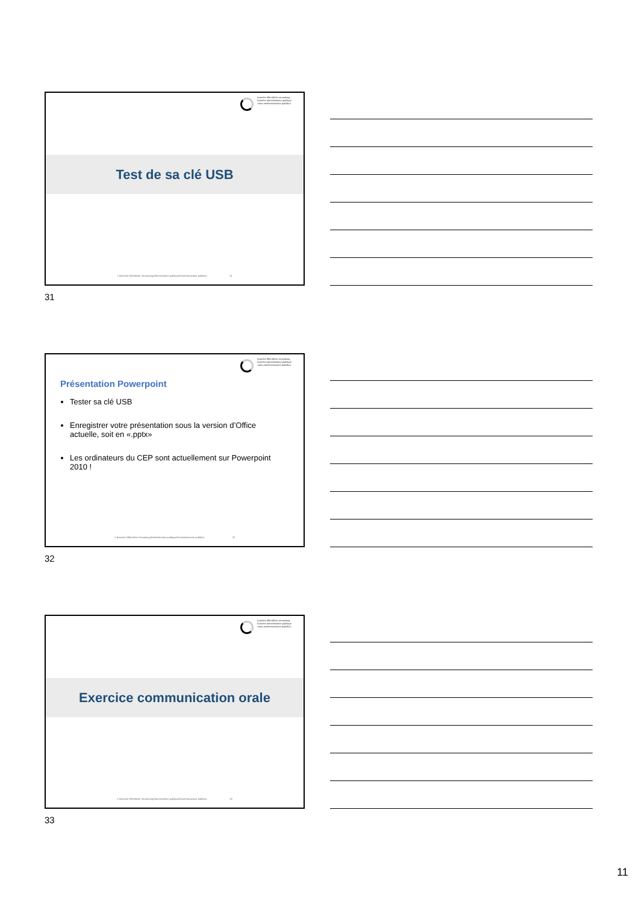branche öffentliche verwaltung
branche administration publique
ramo amministrazione pubblica
Test de sa clé USB
© Branche Öffentliche Verwaltung/Administration publique/Amministrazione pubblica 31
31
branche öffentliche verwaltung
branche administration publique
ramo amministrazione pubblica
Présentation Powerpoint
Tester sa clé USB
Enregistrer votre présentation sous la version d’Office actuelle, soit en «.pptx»
Les ordinateurs du CEP sont actuellement sur Powerpoint 2010 !
© Branche Öffentliche Verwaltung/Administration publique/Amministrazione pubblica 32
32
branche öffentliche verwaltung
branche administration publique
ramo amministrazione pubblica
Exercice communication orale
© Branche Öffentliche Verwaltung/Administration publique/Amministrazione pubblica 33
33
11